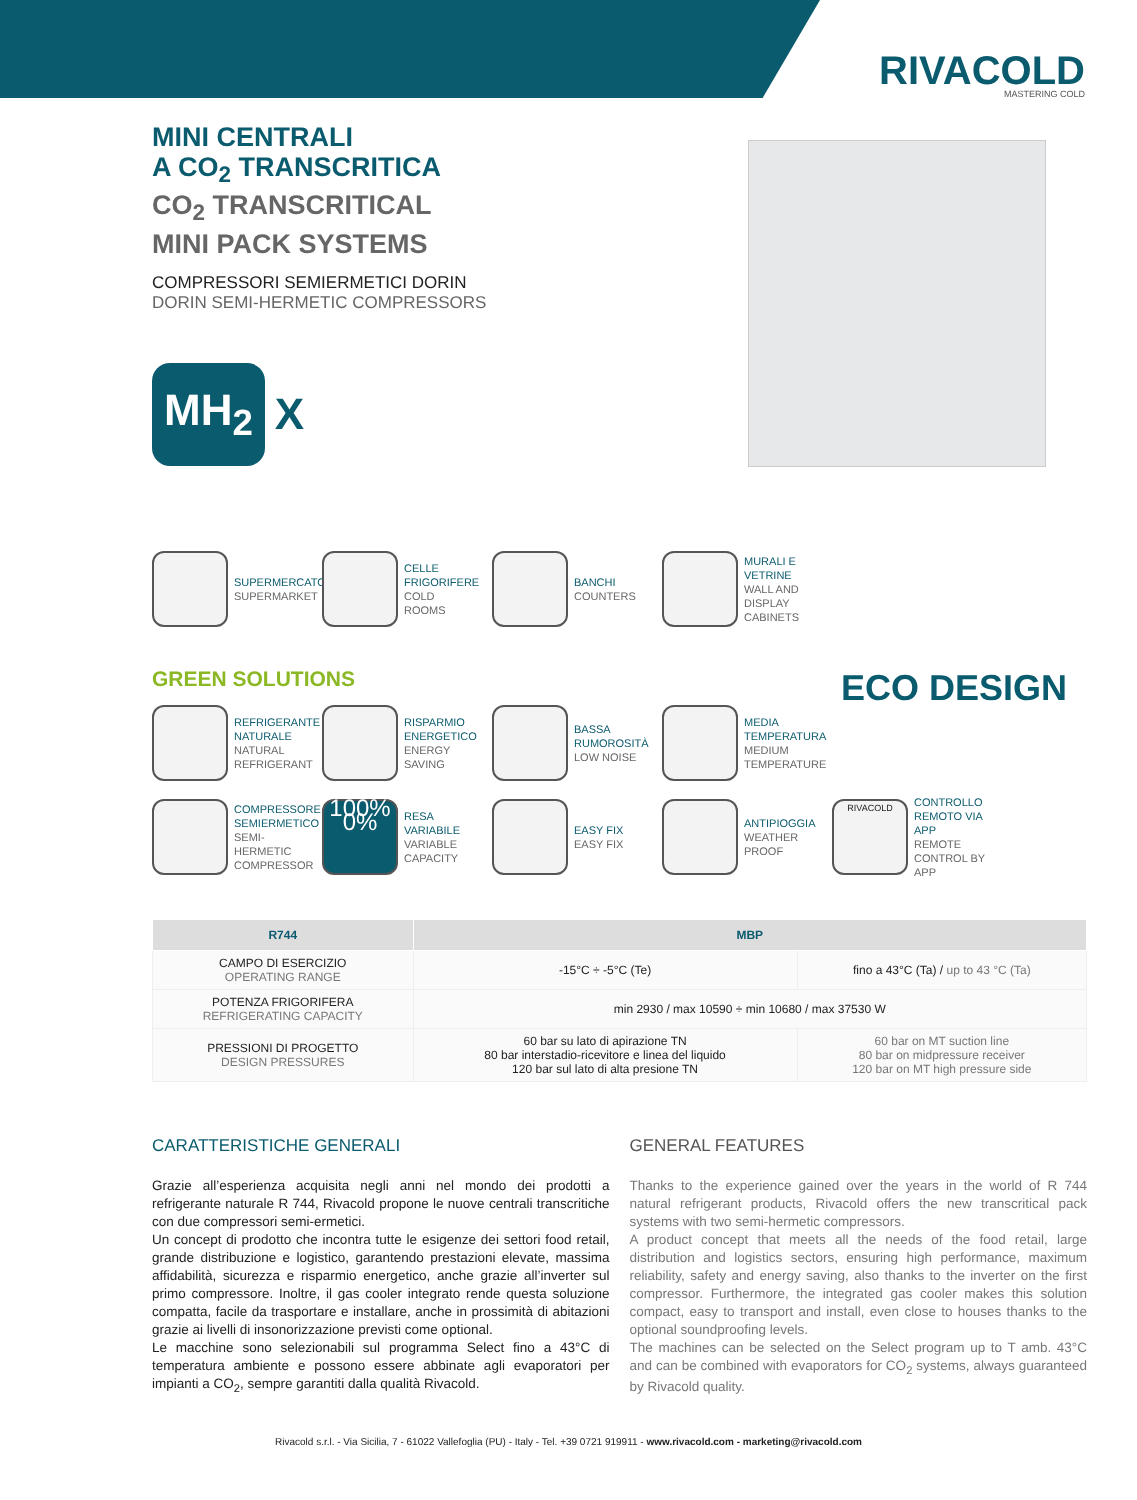RIVACOLD
MASTERING COLD
MINI CENTRALI
A CO<sub>2</sub> TRANSCRITICA
CO<sub>2</sub> TRANSCRITICAL
MINI PACK SYSTEMS
COMPRESSORI SEMIERMETICI DORIN
DORIN SEMI-HERMETIC COMPRESSORS
MH<sub>2</sub>
X
SUPERMERCATO
SUPERMARKET
CELLE FRIGORIFERE
COLD ROOMS
BANCHI
COUNTERS
MURALI E VETRINE
WALL AND DISPLAY CABINETS
GREEN SOLUTIONS ECO DESIGN
REFRIGERANTE NATURALE
NATURAL REFRIGERANT
RISPARMIO ENERGETICO
ENERGY SAVING
BASSA RUMOROSITÀ
LOW NOISE
MEDIA TEMPERATURA
MEDIUM TEMPERATURE
COMPRESSORE SEMIERMETICO
SEMI-HERMETIC COMPRESSOR
100% 0%
RESA VARIABILE
VARIABLE CAPACITY
EASY FIX
EASY FIX
ANTIPIOGGIA
WEATHER PROOF
RIVACOLD
CONTROLLO REMOTO VIA APP
REMOTE CONTROL BY APP
| R744 | MBP | |
| --- | --- | --- |
| CAMPO DI ESERCIZIO OPERATING RANGE | -15°C ÷ -5°C (Te) | fino a 43°C (Ta) / up to 43 °C (Ta) |
| POTENZA FRIGORIFERA REFRIGERATING CAPACITY | min 2930 / max 10590 ÷ min 10680 / max 37530 W | |
| PRESSIONI DI PROGETTO DESIGN PRESSURES | 60 bar su lato di apirazione TN 80 bar interstadio-ricevitore e linea del liquido 120 bar sul lato di alta presione TN | 60 bar on MT suction line 80 bar on midpressure receiver 120 bar on MT high pressure side |
CARATTERISTICHE GENERALI
Grazie all’esperienza acquisita negli anni nel mondo dei prodotti a refrigerante naturale R 744, Rivacold propone le nuove centrali transcritiche con due compressori semi-ermetici.
Un concept di prodotto che incontra tutte le esigenze dei settori food retail, grande distribuzione e logistico, garantendo prestazioni elevate, massima affidabilità, sicurezza e risparmio energetico, anche grazie all’inverter sul primo compressore. Inoltre, il gas cooler integrato rende questa soluzione compatta, facile da trasportare e installare, anche in prossimità di abitazioni grazie ai livelli di insonorizzazione previsti come optional.
Le macchine sono selezionabili sul programma Select fino a 43°C di temperatura ambiente e possono essere abbinate agli evaporatori per impianti a CO<sub>2</sub>, sempre garantiti dalla qualità Rivacold.
GENERAL FEATURES
Thanks to the experience gained over the years in the world of R 744 natural refrigerant products, Rivacold offers the new transcritical pack systems with two semi-hermetic compressors.
A product concept that meets all the needs of the food retail, large distribution and logistics sectors, ensuring high performance, maximum reliability, safety and energy saving, also thanks to the inverter on the first compressor. Furthermore, the integrated gas cooler makes this solution compact, easy to transport and install, even close to houses thanks to the optional soundproofing levels.
The machines can be selected on the Select program up to T amb. 43°C and can be combined with evaporators for CO<sub>2</sub> systems, always guaranteed by Rivacold quality.
Rivacold s.r.l. - Via Sicilia, 7 - 61022 Vallefoglia (PU) - Italy - Tel. +39 0721 919911 - www.rivacold.com - marketing@rivacold.com